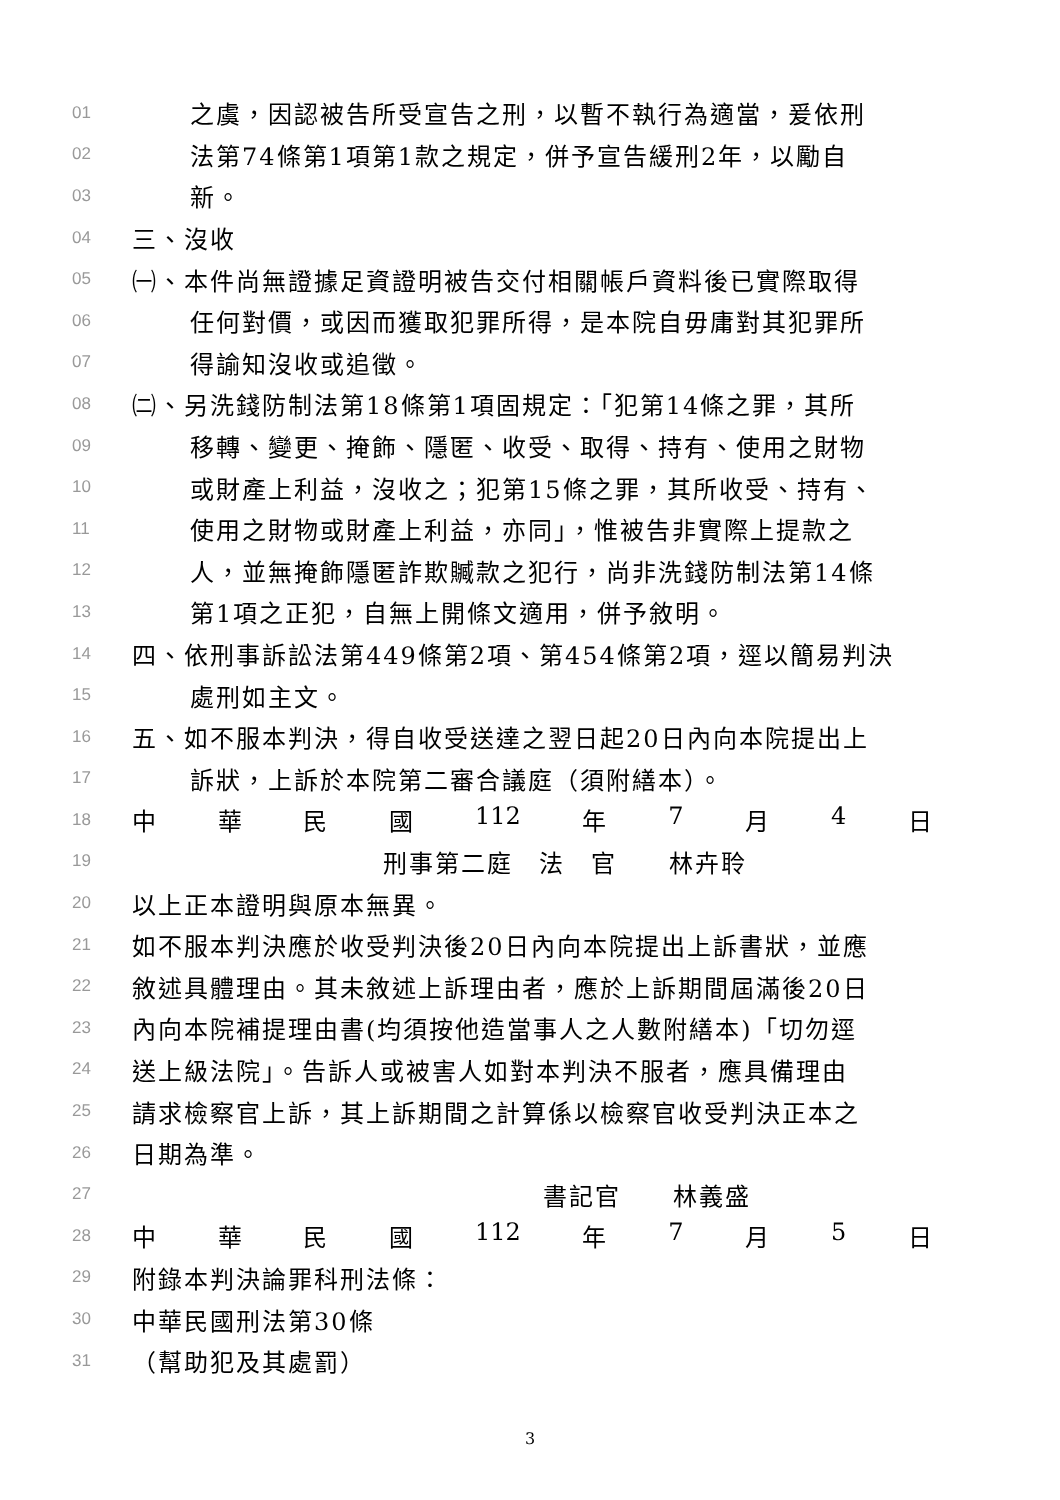01 之虞，因認被告所受宣告之刑，以暫不執行為適當，爰依刑
02 法第74條第1項第1款之規定，併予宣告緩刑2年，以勵自
03 新。
04 三、沒收
05 ㈠、本件尚無證據足資證明被告交付相關帳戶資料後已實際取得
06 任何對價，或因而獲取犯罪所得，是本院自毋庸對其犯罪所
07 得諭知沒收或追徵。
08 ㈡、另洗錢防制法第18條第1項固規定：「犯第14條之罪，其所
09 移轉、變更、掩飾、隱匿、收受、取得、持有、使用之財物
10 或財產上利益，沒收之；犯第15條之罪，其所收受、持有、
11 使用之財物或財產上利益，亦同」，惟被告非實際上提款之
12 人，並無掩飾隱匿詐欺贓款之犯行，尚非洗錢防制法第14條
13 第1項之正犯，自無上開條文適用，併予敘明。
14 四、依刑事訴訟法第449條第2項、第454條第2項，逕以簡易判決
15 處刑如主文。
16 五、如不服本判決，得自收受送達之翌日起20日內向本院提出上
17 訴狀，上訴於本院第二審合議庭（須附繕本）。
18 中 華 民 國 112 年 7 月 4 日
19 刑事第二庭　法　官　　林卉聆
20 以上正本證明與原本無異。
21 如不服本判決應於收受判決後20日內向本院提出上訴書狀，並應
22 敘述具體理由。其未敘述上訴理由者，應於上訴期間屆滿後20日
23 內向本院補提理由書(均須按他造當事人之人數附繕本)「切勿逕
24 送上級法院」。告訴人或被害人如對本判決不服者，應具備理由
25 請求檢察官上訴，其上訴期間之計算係以檢察官收受判決正本之
26 日期為準。
27 書記官　　林義盛
28 中 華 民 國 112 年 7 月 5 日
29 附錄本判決論罪科刑法條：
30 中華民國刑法第30條
31 （幫助犯及其處罰）
3